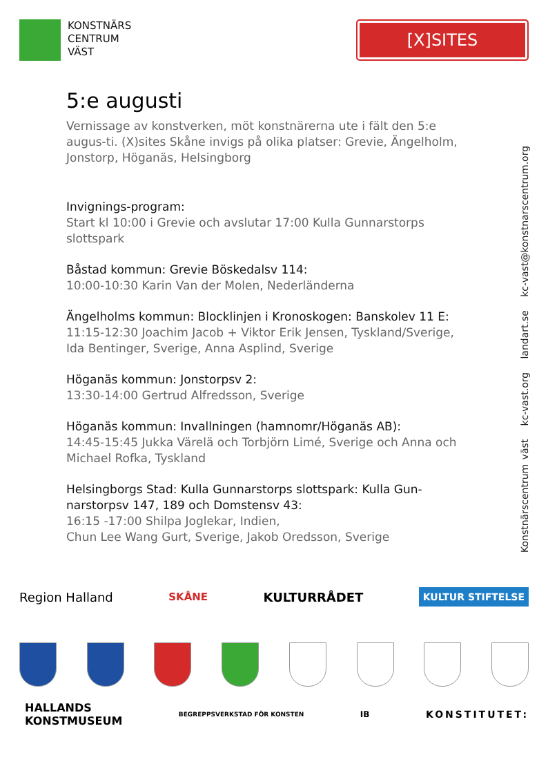KONSTNÄRS
CENTRUM
VÄST
[X]SITES
5:e augusti
Vernissage av konstverken, möt konstnärerna ute i fält den 5:e augus-ti. (X)sites Skåne invigs på olika platser: Grevie, Ängelholm, Jonstorp, Höganäs, Helsingborg
Invignings-program:
Start kl 10:00 i Grevie och avslutar 17:00 Kulla Gunnarstorps slottspark
Båstad kommun: Grevie Böskedalsv 114:
10:00-10:30 Karin Van der Molen, Nederländerna
Ängelholms kommun: Blocklinjen i Kronoskogen: Banskolev 11 E:
11:15-12:30 Joachim Jacob + Viktor Erik Jensen, Tyskland/Sverige, Ida Bentinger, Sverige, Anna Asplind, Sverige
Höganäs kommun: Jonstorpsv 2:
13:30-14:00 Gertrud Alfredsson, Sverige
Höganäs kommun: Invallningen (hamnomr/Höganäs AB):
14:45-15:45 Jukka Värelä och Torbjörn Limé, Sverige och Anna och Michael Rofka, Tyskland
Helsingborgs Stad: Kulla Gunnarstorps slottspark: Kulla Gun-narstorpsv 147, 189 och Domstensv 43:
16:15 -17:00 Shilpa Joglekar, Indien,
Chun Lee Wang Gurt, Sverige, Jakob Oredsson, Sverige
Konstnärscentrum väst kc-vast.org landart.se kc-vast@konstnarscentrum.org
Region Halland SKÅNE KULTURRÅDET KULTUR STIFTELSE
HALLANDS
KONSTMUSEUM BEGREPPSVERKSTAD FÖR KONSTEN IB KONSTITUTET: